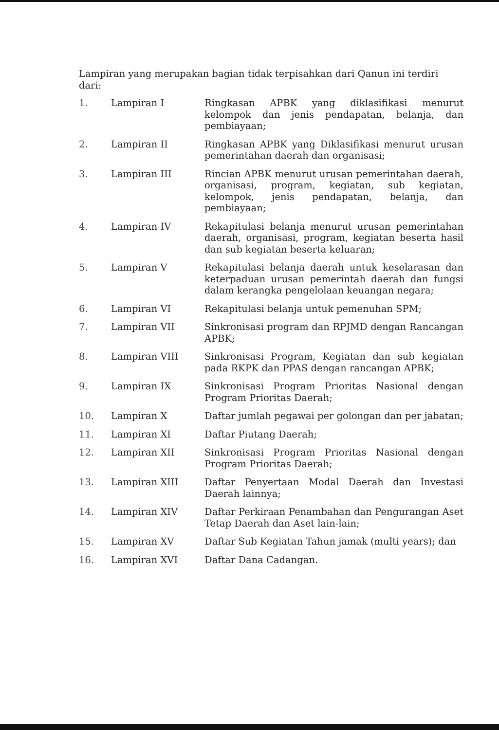Lampiran yang merupakan bagian tidak terpisahkan dari Qanun ini terdiri dari:
| 1. | Lampiran I | Ringkasan APBK yang diklasifikasi menurut kelompok dan jenis pendapatan, belanja, dan pembiayaan; |
| 2. | Lampiran II | Ringkasan APBK yang Diklasifikasi menurut urusan pemerintahan daerah dan organisasi; |
| 3. | Lampiran III | Rincian APBK menurut urusan pemerintahan daerah, organisasi, program, kegiatan, sub kegiatan, kelompok, jenis pendapatan, belanja, dan pembiayaan; |
| 4. | Lampiran IV | Rekapitulasi belanja menurut urusan pemerintahan daerah, organisasi, program, kegiatan beserta hasil dan sub kegiatan beserta keluaran; |
| 5. | Lampiran V | Rekapitulasi belanja daerah untuk keselarasan dan keterpaduan urusan pemerintah daerah dan fungsi dalam kerangka pengelolaan keuangan negara; |
| 6. | Lampiran VI | Rekapitulasi belanja untuk pemenuhan SPM; |
| 7. | Lampiran VII | Sinkronisasi program dan RPJMD dengan Rancangan APBK; |
| 8. | Lampiran VIII | Sinkronisasi Program, Kegiatan dan sub kegiatan pada RKPK dan PPAS dengan rancangan APBK; |
| 9. | Lampiran IX | Sinkronisasi Program Prioritas Nasional dengan Program Prioritas Daerah; |
| 10. | Lampiran X | Daftar jumlah pegawai per golongan dan per jabatan; |
| 11. | Lampiran XI | Daftar Piutang Daerah; |
| 12. | Lampiran XII | Sinkronisasi Program Prioritas Nasional dengan Program Prioritas Daerah; |
| 13. | Lampiran XIII | Daftar Penyertaan Modal Daerah dan Investasi Daerah lainnya; |
| 14. | Lampiran XIV | Daftar Perkiraan Penambahan dan Pengurangan Aset Tetap Daerah dan Aset lain-lain; |
| 15. | Lampiran XV | Daftar Sub Kegiatan Tahun jamak (multi years); dan |
| 16. | Lampiran XVI | Daftar Dana Cadangan. |